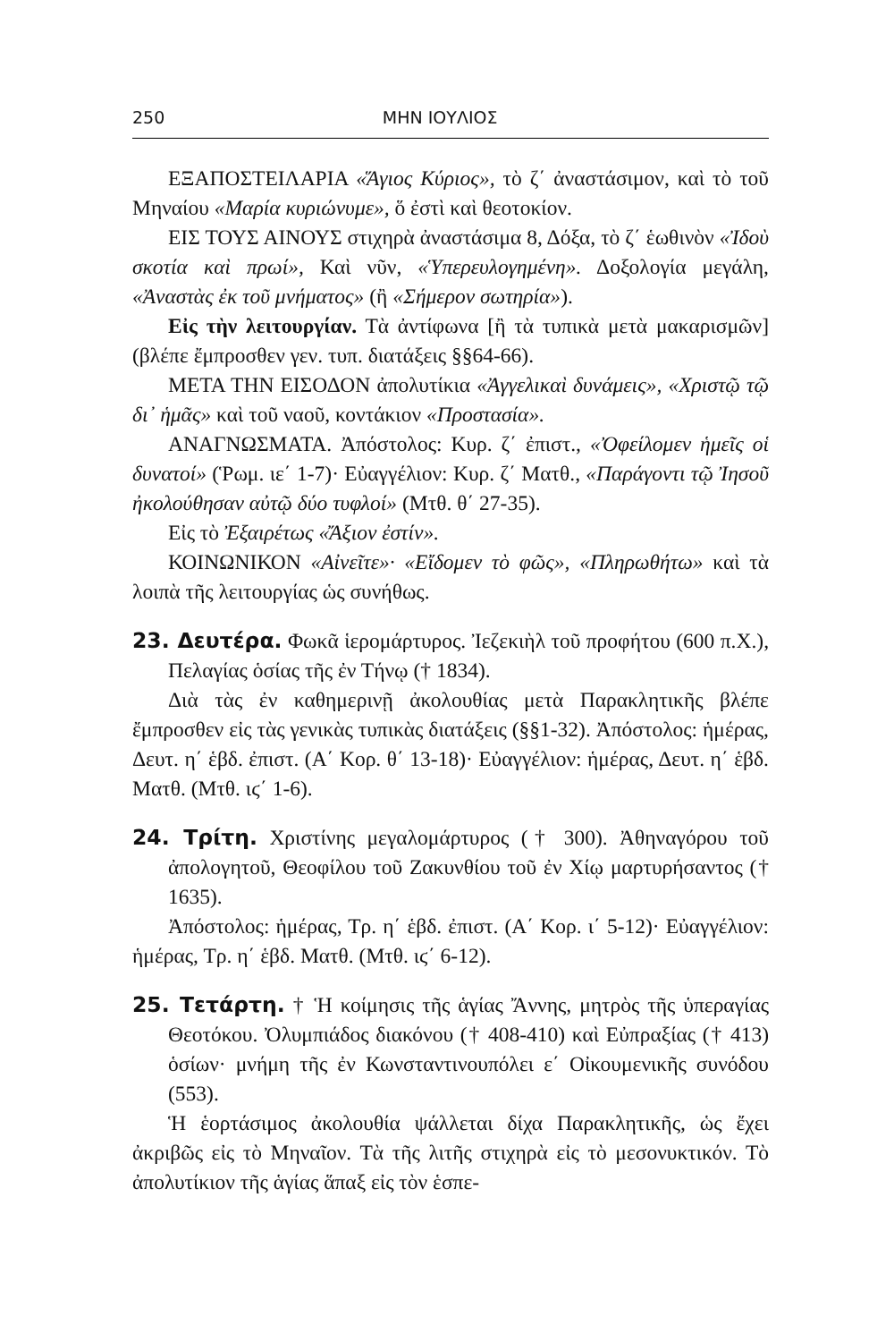250 ΜΗΝ ΙΟΥΛΙΟΣ
ΕΞΑΠΟΣΤΕΙΛΑΡΙΑ «Ἅγιος Κύριος», τὸ ζ΄ ἀναστάσιμον, καὶ τὸ τοῦ Μηναίου «Μαρία κυριώνυμε», ὅ ἐστὶ καὶ θεοτοκίον.
ΕΙΣ ΤΟΥΣ ΑΙΝΟΥΣ στιχηρὰ ἀναστάσιμα 8, Δόξα, τὸ ζ΄ ἑωθινὸν «Ἰδοὺ σκοτία καὶ πρωί», Καὶ νῦν, «Ὑπερευλογημένη». Δοξολογία μεγάλη, «Ἀναστὰς ἐκ τοῦ μνήματος» (ἢ «Σήμερον σωτηρία»).
Εἰς τὴν λειτουργίαν. Τὰ ἀντίφωνα [ἢ τὰ τυπικὰ μετὰ μακαρισμῶν] (βλέπε ἔμπροσθεν γεν. τυπ. διατάξεις §§64-66).
ΜΕΤΑ ΤΗΝ ΕΙΣΟΔΟΝ ἀπολυτίκια «Ἀγγελικαὶ δυνάμεις», «Χριστῷ τῷ δι᾽ ἡμᾶς» καὶ τοῦ ναοῦ, κοντάκιον «Προστασία».
ΑΝΑΓΝΩΣΜΑΤΑ. Ἀπόστολος: Κυρ. ζ΄ ἐπιστ., «Ὀφείλομεν ἡμεῖς οἱ δυνατοί» (Ῥωμ. ιε΄ 1-7)· Εὐαγγέλιον: Κυρ. ζ΄ Ματθ., «Παράγοντι τῷ Ἰησοῦ ἠκολούθησαν αὐτῷ δύο τυφλοί» (Μτθ. θ΄ 27-35).
Εἰς τὸ Ἐξαιρέτως «Ἄξιον ἐστίν».
ΚΟΙΝΩΝΙΚΟΝ «Αἰνεῖτε»· «Εἴδομεν τὸ φῶς», «Πληρωθήτω» καὶ τὰ λοιπὰ τῆς λειτουργίας ὡς συνήθως.
23. Δευτέρα. Φωκᾶ ἱερομάρτυρος. Ἰεζεκιὴλ τοῦ προφήτου (600 π.Χ.), Πελαγίας ὁσίας τῆς ἐν Τήνῳ († 1834).
Διὰ τὰς ἐν καθημερινῇ ἀκολουθίας μετὰ Παρακλητικῆς βλέπε ἔμπροσθεν εἰς τὰς γενικὰς τυπικὰς διατάξεις (§§1-32). Ἀπόστολος: ἡμέρας, Δευτ. η΄ ἑβδ. ἐπιστ. (Α΄ Κορ. θ΄ 13-18)· Εὐαγγέλιον: ἡμέρας, Δευτ. η΄ ἑβδ. Ματθ. (Μτθ. ιϛ΄ 1-6).
24. Τρίτη. Χριστίνης μεγαλομάρτυρος († 300). Ἀθηναγόρου τοῦ ἀπολογητοῦ, Θεοφίλου τοῦ Ζακυνθίου τοῦ ἐν Χίῳ μαρτυρήσαντος († 1635).
Ἀπόστολος: ἡμέρας, Τρ. η΄ ἑβδ. ἐπιστ. (Α΄ Κορ. ι΄ 5-12)· Εὐαγγέλιον: ἡμέρας, Τρ. η΄ ἑβδ. Ματθ. (Μτθ. ιϛ΄ 6-12).
25. Τετάρτη. † Ἡ κοίμησις τῆς ἁγίας Ἄννης, μητρὸς τῆς ὑπεραγίας Θεοτόκου. Ὀλυμπιάδος διακόνου († 408-410) καὶ Εὐπραξίας († 413) ὁσίων· μνήμη τῆς ἐν Κωνσταντινουπόλει ε΄ Οἰκουμενικῆς συνόδου (553).
Ἡ ἑορτάσιμος ἀκολουθία ψάλλεται δίχα Παρακλητικῆς, ὡς ἔχει ἀκριβῶς εἰς τὸ Μηναῖον. Τὰ τῆς λιτῆς στιχηρὰ εἰς τὸ μεσονυκτικόν. Τὸ ἀπολυτίκιον τῆς ἁγίας ἅπαξ εἰς τὸν ἑσπε-